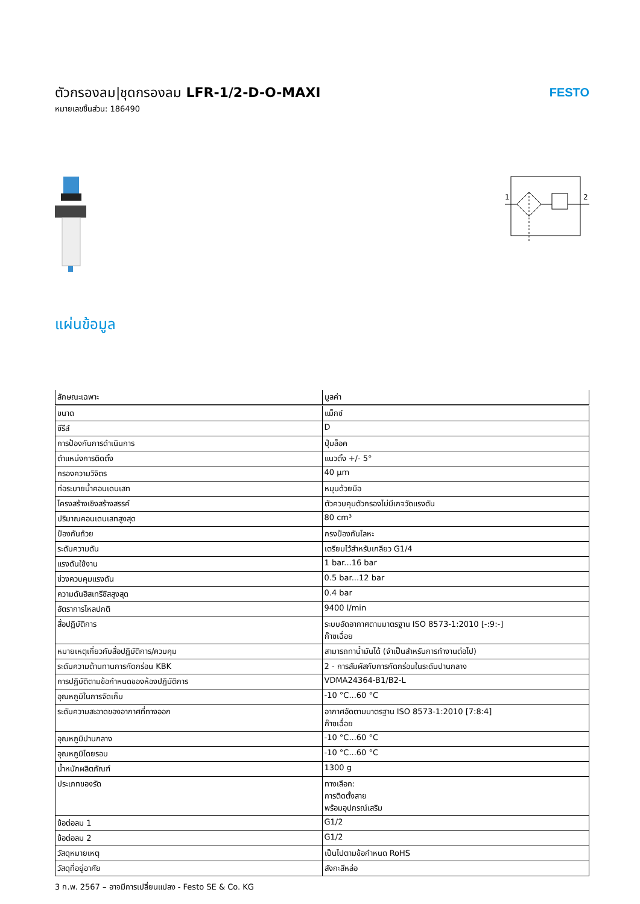ตัวกรองลม|ชุดกรองลม LFR-1/2-D-O-MAXI
หมายเลขชิ้นส่วน: 186490
FESTO
1
2
แผ่นข้อมูล
| ลักษณะเฉพาะ | มูลค่า |
| --- | --- |
| ขนาด | แม็กซ์ |
| ซีรีส์ | D |
| การป้องกันการดำเนินการ | ปุ่มล็อค |
| ตำแหน่งการติดตั้ง | แนวตั้ง +/- 5° |
| กรองความวิจิตร | 40 µm |
| ท่อระบายน้ำคอนเดนเสท | หมุนด้วยมือ |
| โครงสร้างเชิงสร้างสรรค์ | ตัวควบคุมตัวกรองไม่มีเกจวัดแรงดัน |
| ปริมาณคอนเดนเสทสูงสุด | 80 cm³ |
| ป้องกันถ้วย | กรงป้องกันโลหะ |
| ระดับความดัน | เตรียมไว้สำหรับเกลียว G1/4 |
| แรงดันใช้งาน | 1 bar...16 bar |
| ช่วงควบคุมแรงดัน | 0.5 bar...12 bar |
| ความดันฮิสเทรีซิสสูงสุด | 0.4 bar |
| อัตราการไหลปกติ | 9400 l/min |
| สื่อปฏิบัติการ | ระบบอัดอากาศตามมาตรฐาน ISO 8573-1:2010 [-:9:-] ก๊าซเฉื่อย |
| หมายเหตุเกี่ยวกับสื่อปฏิบัติการ/ควบคุม | สามารถทาน้ำมันได้ (จำเป็นสำหรับการทำงานต่อไป) |
| ระดับความต้านทานการกัดกร่อน KBK | 2 - การสัมผัสกับการกัดกร่อนในระดับปานกลาง |
| การปฏิบัติตามข้อกำหนดของห้องปฏิบัติการ | VDMA24364-B1/B2-L |
| อุณหภูมิในการจัดเก็บ | -10 °C...60 °C |
| ระดับความสะอาดของอากาศที่ทางออก | อากาศอัดตามมาตรฐาน ISO 8573-1:2010 [7:8:4] ก๊าซเฉื่อย |
| อุณหภูมิปานกลาง | -10 °C...60 °C |
| อุณหภูมิโดยรอบ | -10 °C...60 °C |
| น้ำหนักผลิตภัณฑ์ | 1300 g |
| ประเภทของรัด | ทางเลือก: การติดตั้งสาย พร้อมอุปกรณ์เสริม |
| ข้อต่อลม 1 | G1/2 |
| ข้อต่อลม 2 | G1/2 |
| วัสดุหมายเหตุ | เป็นไปตามข้อกำหนด RoHS |
| วัสดุที่อยู่อาศัย | สังกะสีหล่อ |
3 ก.พ. 2567 – อาจมีการเปลี่ยนแปลง - Festo SE & Co. KG